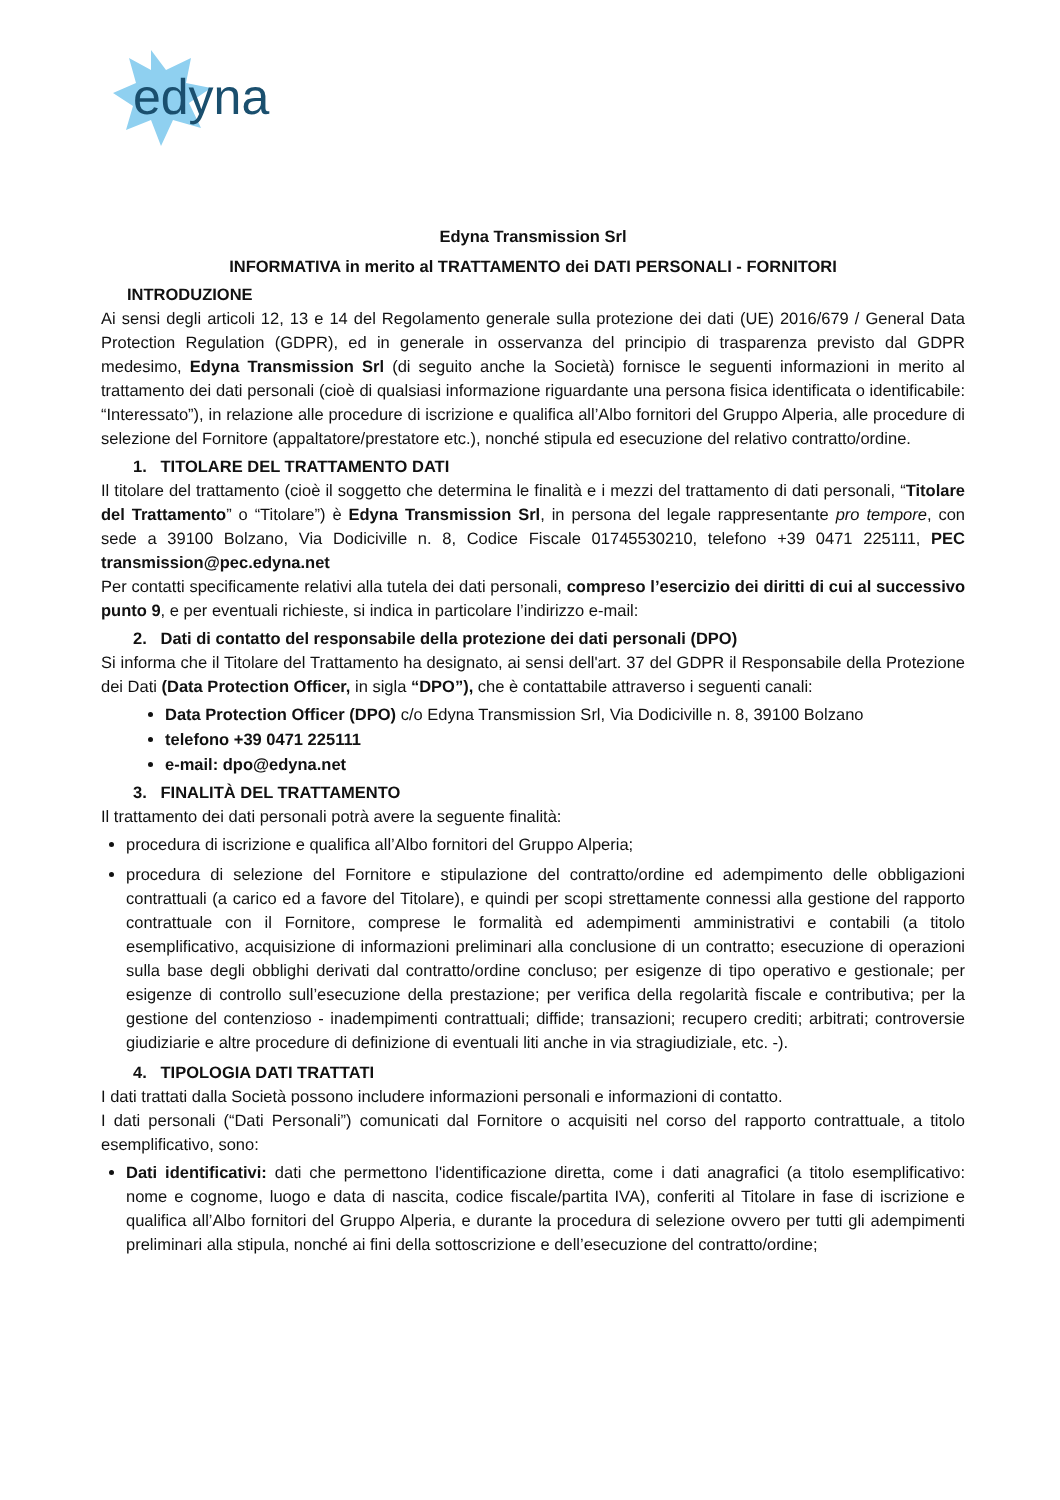edyna
Edyna Transmission Srl
INFORMATIVA in merito al TRATTAMENTO dei DATI PERSONALI - FORNITORI
INTRODUZIONE
Ai sensi degli articoli 12, 13 e 14 del Regolamento generale sulla protezione dei dati (UE) 2016/679 / General Data Protection Regulation (GDPR), ed in generale in osservanza del principio di trasparenza previsto dal GDPR medesimo, Edyna Transmission Srl (di seguito anche la Società) fornisce le seguenti informazioni in merito al trattamento dei dati personali (cioè di qualsiasi informazione riguardante una persona fisica identificata o identificabile: “Interessato”), in relazione alle procedure di iscrizione e qualifica all’Albo fornitori del Gruppo Alperia, alle procedure di selezione del Fornitore (appaltatore/prestatore etc.), nonché stipula ed esecuzione del relativo contratto/ordine.
1. TITOLARE DEL TRATTAMENTO DATI
Il titolare del trattamento (cioè il soggetto che determina le finalità e i mezzi del trattamento di dati personali, “Titolare del Trattamento” o “Titolare”) è Edyna Transmission Srl, in persona del legale rappresentante pro tempore, con sede a 39100 Bolzano, Via Dodiciville n. 8, Codice Fiscale 01745530210, telefono +39 0471 225111, PEC transmission@pec.edyna.net
Per contatti specificamente relativi alla tutela dei dati personali, compreso l’esercizio dei diritti di cui al successivo punto 9, e per eventuali richieste, si indica in particolare l’indirizzo e-mail:
2. Dati di contatto del responsabile della protezione dei dati personali (DPO)
Si informa che il Titolare del Trattamento ha designato, ai sensi dell'art. 37 del GDPR il Responsabile della Protezione dei Dati (Data Protection Officer, in sigla “DPO”), che è contattabile attraverso i seguenti canali:
Data Protection Officer (DPO) c/o Edyna Transmission Srl, Via Dodiciville n. 8, 39100 Bolzano
telefono +39 0471 225111
e-mail: dpo@edyna.net
3. FINALITÀ DEL TRATTAMENTO
Il trattamento dei dati personali potrà avere la seguente finalità:
procedura di iscrizione e qualifica all’Albo fornitori del Gruppo Alperia;
procedura di selezione del Fornitore e stipulazione del contratto/ordine ed adempimento delle obbligazioni contrattuali (a carico ed a favore del Titolare), e quindi per scopi strettamente connessi alla gestione del rapporto contrattuale con il Fornitore, comprese le formalità ed adempimenti amministrativi e contabili (a titolo esemplificativo, acquisizione di informazioni preliminari alla conclusione di un contratto; esecuzione di operazioni sulla base degli obblighi derivati dal contratto/ordine concluso; per esigenze di tipo operativo e gestionale; per esigenze di controllo sull’esecuzione della prestazione; per verifica della regolarità fiscale e contributiva; per la gestione del contenzioso - inadempimenti contrattuali; diffide; transazioni; recupero crediti; arbitrati; controversie giudiziarie e altre procedure di definizione di eventuali liti anche in via stragiudiziale, etc. -).
4. TIPOLOGIA DATI TRATTATI
I dati trattati dalla Società possono includere informazioni personali e informazioni di contatto.
I dati personali (“Dati Personali”) comunicati dal Fornitore o acquisiti nel corso del rapporto contrattuale, a titolo esemplificativo, sono:
Dati identificativi: dati che permettono l'identificazione diretta, come i dati anagrafici (a titolo esemplificativo: nome e cognome, luogo e data di nascita, codice fiscale/partita IVA), conferiti al Titolare in fase di iscrizione e qualifica all’Albo fornitori del Gruppo Alperia, e durante la procedura di selezione ovvero per tutti gli adempimenti preliminari alla stipula, nonché ai fini della sottoscrizione e dell’esecuzione del contratto/ordine;